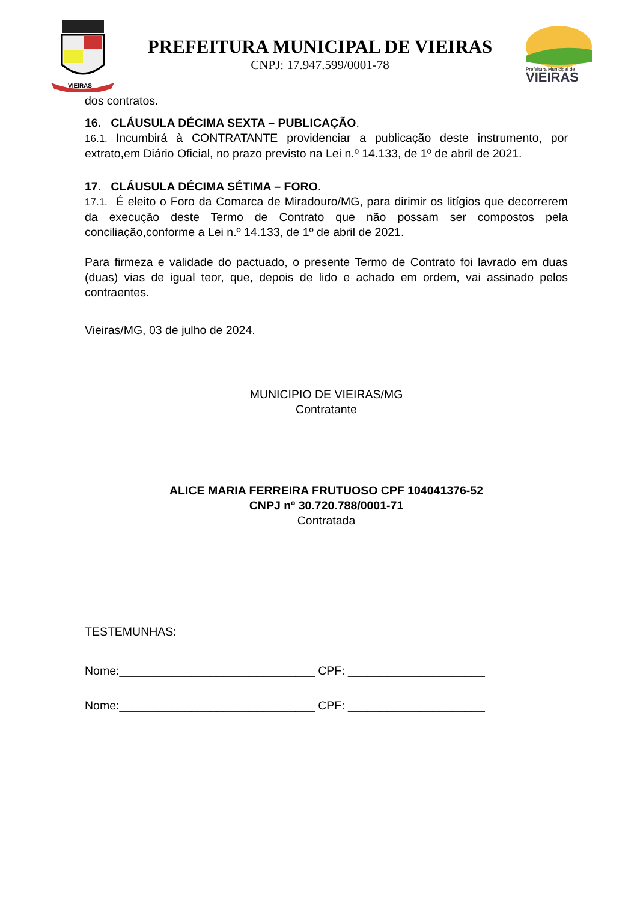VIEIRAS
PREFEITURA MUNICIPAL DE VIEIRAS
CNPJ: 17.947.599/0001-78
Prefeitura Municipal de
VIEIRAS
dos contratos.
16. CLÁUSULA DÉCIMA SEXTA – PUBLICAÇÃO.
16.1. Incumbirá à CONTRATANTE providenciar a publicação deste instrumento, por extrato,em Diário Oficial, no prazo previsto na Lei n.º 14.133, de 1º de abril de 2021.
17. CLÁUSULA DÉCIMA SÉTIMA – FORO.
17.1. É eleito o Foro da Comarca de Miradouro/MG, para dirimir os litígios que decorrerem da execução deste Termo de Contrato que não possam ser compostos pela conciliação,conforme a Lei n.º 14.133, de 1º de abril de 2021.
Para firmeza e validade do pactuado, o presente Termo de Contrato foi lavrado em duas (duas) vias de igual teor, que, depois de lido e achado em ordem, vai assinado pelos contraentes.
Vieiras/MG, 03 de julho de 2024.
MUNICIPIO DE VIEIRAS/MG
Contratante
ALICE MARIA FERREIRA FRUTUOSO CPF 104041376-52
CNPJ nº 30.720.788/0001-71
Contratada
TESTEMUNHAS:
Nome:______________________________ CPF: _____________________
Nome:______________________________ CPF: _____________________